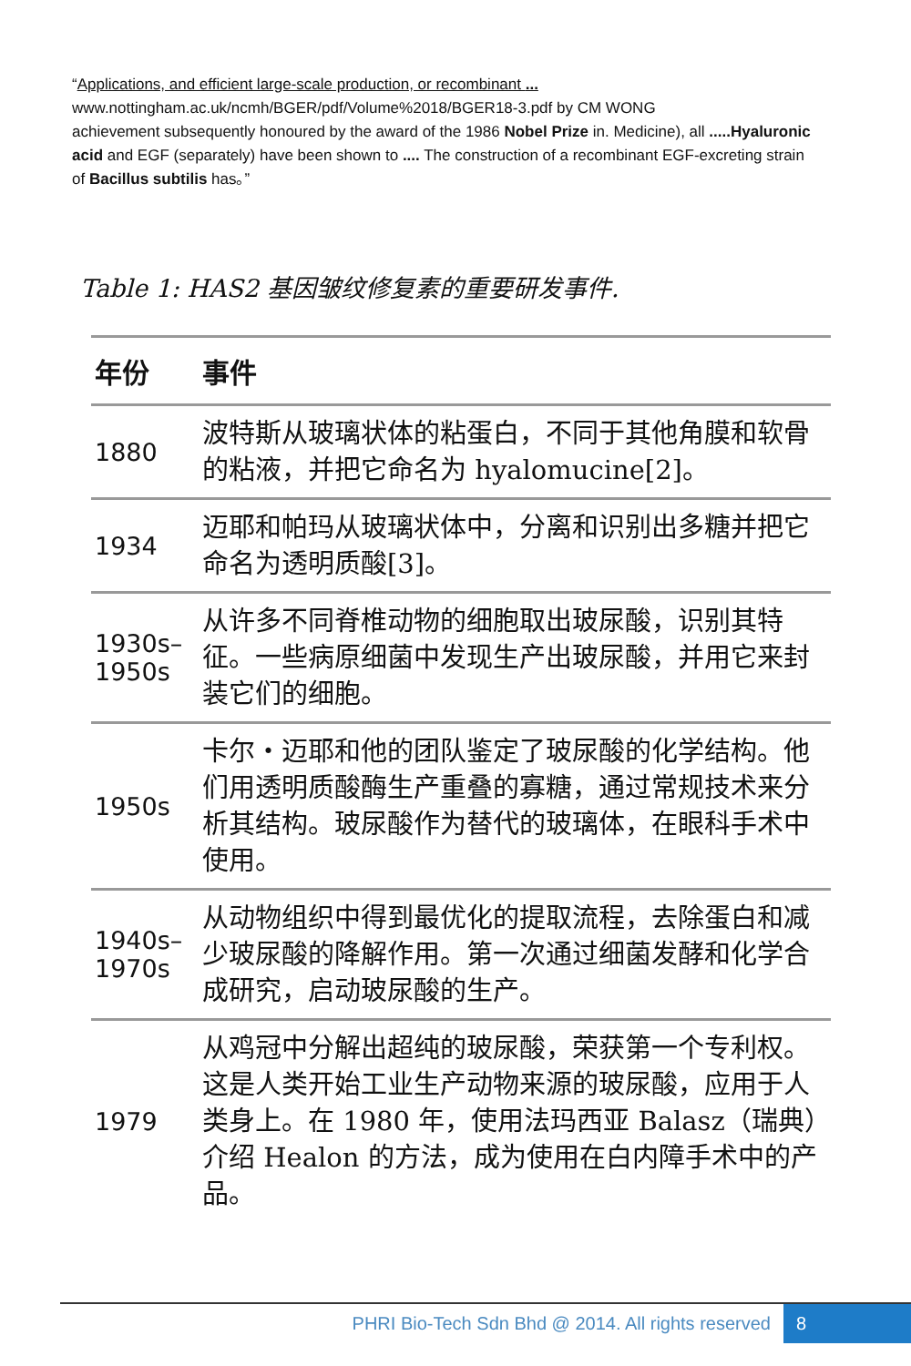“Applications, and efficient large-scale production, or recombinant ...
www.nottingham.ac.uk/ncmh/BGER/pdf/Volume%2018/BGER18-3.pdf by CM WONG
achievement subsequently honoured by the award of the 1986 Nobel Prize in. Medicine), all .....Hyaluronic acid and EGF (separately) have been shown to .... The construction of a recombinant EGF-excreting strain of Bacillus subtilis has。”
Table 1: HAS2 基因皱纹修复素的重要研发事件.
| 年份 | 事件 |
| --- | --- |
| 1880 | 波特斯从玻璃状体的粘蛋白，不同于其他角膜和软骨的粘液，并把它命名为 hyalomucine[2]。 |
| 1934 | 迈耶和帕玛从玻璃状体中，分离和识别出多糖并把它命名为透明质酸[3]。 |
| 1930s–1950s | 从许多不同脊椎动物的细胞取出玻尿酸，识别其特征。一些病原细菌中发现生产出玻尿酸，并用它来封装它们的细胞。 |
| 1950s | 卡尔・迈耶和他的团队鉴定了玻尿酸的化学结构。他们用透明质酸酶生产重叠的寡糖，通过常规技术来分析其结构。玻尿酸作为替代的玻璃体，在眼科手术中使用。 |
| 1940s–1970s | 从动物组织中得到最优化的提取流程，去除蛋白和减少玻尿酸的降解作用。第一次通过细菌发酵和化学合成研究，启动玻尿酸的生产。 |
| 1979 | 从鸡冠中分解出超纯的玻尿酸，荣获第一个专利权。这是人类开始工业生产动物来源的玻尿酸，应用于人类身上。在 1980 年，使用法玛西亚 Balasz（瑞典）介绍 Healon 的方法，成为使用在白内障手术中的产品。 |
PHRI Bio-Tech Sdn Bhd @ 2014. All rights reserved 8